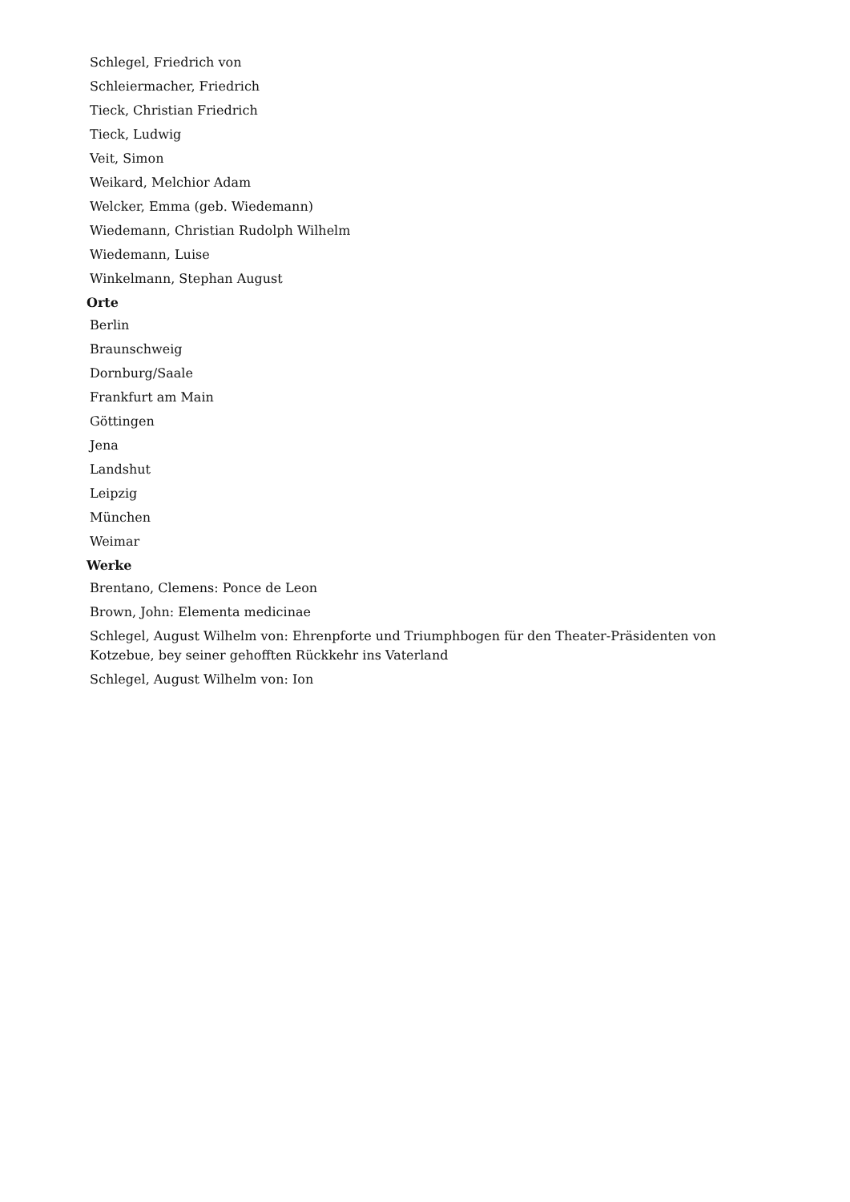Schlegel, Friedrich von
Schleiermacher, Friedrich
Tieck, Christian Friedrich
Tieck, Ludwig
Veit, Simon
Weikard, Melchior Adam
Welcker, Emma (geb. Wiedemann)
Wiedemann, Christian Rudolph Wilhelm
Wiedemann, Luise
Winkelmann, Stephan August
Orte
Berlin
Braunschweig
Dornburg/Saale
Frankfurt am Main
Göttingen
Jena
Landshut
Leipzig
München
Weimar
Werke
Brentano, Clemens: Ponce de Leon
Brown, John: Elementa medicinae
Schlegel, August Wilhelm von: Ehrenpforte und Triumphbogen für den Theater-Präsidenten von Kotzebue, bey seiner gehofften Rückkehr ins Vaterland
Schlegel, August Wilhelm von: Ion